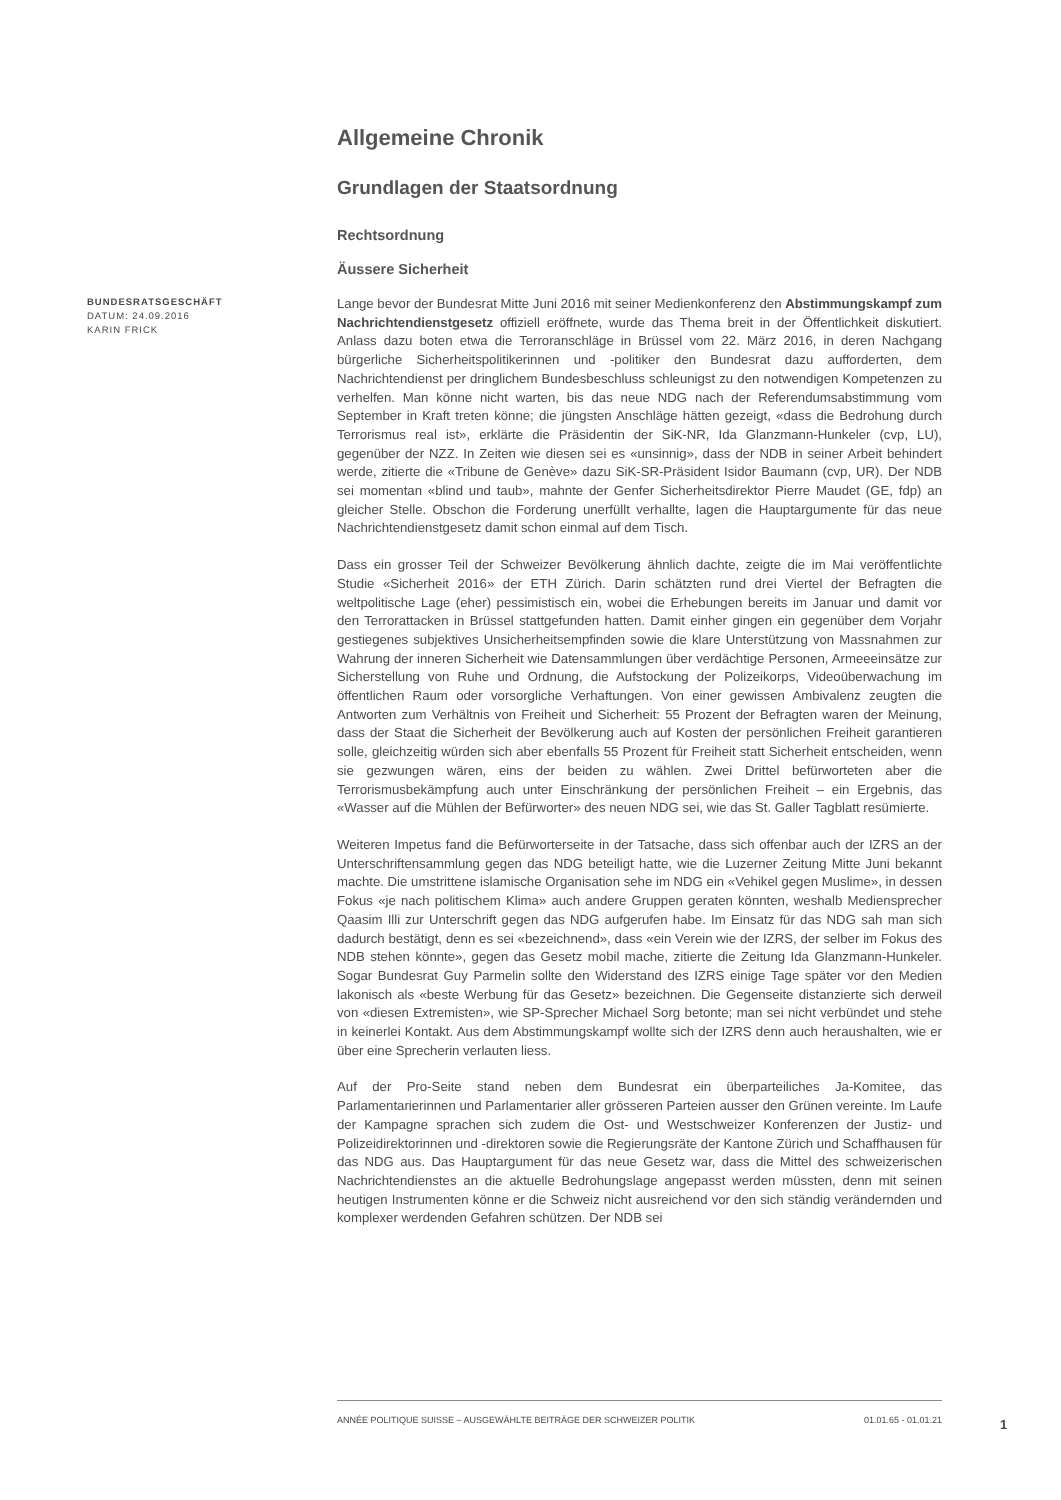Allgemeine Chronik
Grundlagen der Staatsordnung
Rechtsordnung
Äussere Sicherheit
BUNDESRATSGESCHÄFT
DATUM: 24.09.2016
KARIN FRICK
Lange bevor der Bundesrat Mitte Juni 2016 mit seiner Medienkonferenz den Abstimmungskampf zum Nachrichtendienstgesetz offiziell eröffnete, wurde das Thema breit in der Öffentlichkeit diskutiert. Anlass dazu boten etwa die Terroranschläge in Brüssel vom 22. März 2016, in deren Nachgang bürgerliche Sicherheitspolitikerinnen und -politiker den Bundesrat dazu aufforderten, dem Nachrichtendienst per dringlichem Bundesbeschluss schleunigst zu den notwendigen Kompetenzen zu verhelfen. Man könne nicht warten, bis das neue NDG nach der Referendumsabstimmung vom September in Kraft treten könne; die jüngsten Anschläge hätten gezeigt, «dass die Bedrohung durch Terrorismus real ist», erklärte die Präsidentin der SiK-NR, Ida Glanzmann-Hunkeler (cvp, LU), gegenüber der NZZ. In Zeiten wie diesen sei es «unsinnig», dass der NDB in seiner Arbeit behindert werde, zitierte die «Tribune de Genève» dazu SiK-SR-Präsident Isidor Baumann (cvp, UR). Der NDB sei momentan «blind und taub», mahnte der Genfer Sicherheitsdirektor Pierre Maudet (GE, fdp) an gleicher Stelle. Obschon die Forderung unerfüllt verhallte, lagen die Hauptargumente für das neue Nachrichtendienstgesetz damit schon einmal auf dem Tisch.
Dass ein grosser Teil der Schweizer Bevölkerung ähnlich dachte, zeigte die im Mai veröffentlichte Studie «Sicherheit 2016» der ETH Zürich. Darin schätzten rund drei Viertel der Befragten die weltpolitische Lage (eher) pessimistisch ein, wobei die Erhebungen bereits im Januar und damit vor den Terrorattacken in Brüssel stattgefunden hatten. Damit einher gingen ein gegenüber dem Vorjahr gestiegenes subjektives Unsicherheitsempfinden sowie die klare Unterstützung von Massnahmen zur Wahrung der inneren Sicherheit wie Datensammlungen über verdächtige Personen, Armeeeinsätze zur Sicherstellung von Ruhe und Ordnung, die Aufstockung der Polizeikorps, Videoüberwachung im öffentlichen Raum oder vorsorgliche Verhaftungen. Von einer gewissen Ambivalenz zeugten die Antworten zum Verhältnis von Freiheit und Sicherheit: 55 Prozent der Befragten waren der Meinung, dass der Staat die Sicherheit der Bevölkerung auch auf Kosten der persönlichen Freiheit garantieren solle, gleichzeitig würden sich aber ebenfalls 55 Prozent für Freiheit statt Sicherheit entscheiden, wenn sie gezwungen wären, eins der beiden zu wählen. Zwei Drittel befürworteten aber die Terrorismusbekämpfung auch unter Einschränkung der persönlichen Freiheit – ein Ergebnis, das «Wasser auf die Mühlen der Befürworter» des neuen NDG sei, wie das St. Galler Tagblatt resümierte.
Weiteren Impetus fand die Befürworterseite in der Tatsache, dass sich offenbar auch der IZRS an der Unterschriftensammlung gegen das NDG beteiligt hatte, wie die Luzerner Zeitung Mitte Juni bekannt machte. Die umstrittene islamische Organisation sehe im NDG ein «Vehikel gegen Muslime», in dessen Fokus «je nach politischem Klima» auch andere Gruppen geraten könnten, weshalb Mediensprecher Qaasim Illi zur Unterschrift gegen das NDG aufgerufen habe. Im Einsatz für das NDG sah man sich dadurch bestätigt, denn es sei «bezeichnend», dass «ein Verein wie der IZRS, der selber im Fokus des NDB stehen könnte», gegen das Gesetz mobil mache, zitierte die Zeitung Ida Glanzmann-Hunkeler. Sogar Bundesrat Guy Parmelin sollte den Widerstand des IZRS einige Tage später vor den Medien lakonisch als «beste Werbung für das Gesetz» bezeichnen. Die Gegenseite distanzierte sich derweil von «diesen Extremisten», wie SP-Sprecher Michael Sorg betonte; man sei nicht verbündet und stehe in keinerlei Kontakt. Aus dem Abstimmungskampf wollte sich der IZRS denn auch heraushalten, wie er über eine Sprecherin verlauten liess.
Auf der Pro-Seite stand neben dem Bundesrat ein überparteiliches Ja-Komitee, das Parlamentarierinnen und Parlamentarier aller grösseren Parteien ausser den Grünen vereinte. Im Laufe der Kampagne sprachen sich zudem die Ost- und Westschweizer Konferenzen der Justiz- und Polizeidirektorinnen und -direktoren sowie die Regierungsräte der Kantone Zürich und Schaffhausen für das NDG aus. Das Hauptargument für das neue Gesetz war, dass die Mittel des schweizerischen Nachrichtendienstes an die aktuelle Bedrohungslage angepasst werden müssten, denn mit seinen heutigen Instrumenten könne er die Schweiz nicht ausreichend vor den sich ständig verändernden und komplexer werdenden Gefahren schützen. Der NDB sei
ANNÉE POLITIQUE SUISSE – AUSGEWÄHLTE BEITRÄGE DER SCHWEIZER POLITIK 01.01.65 - 01.01.21
1